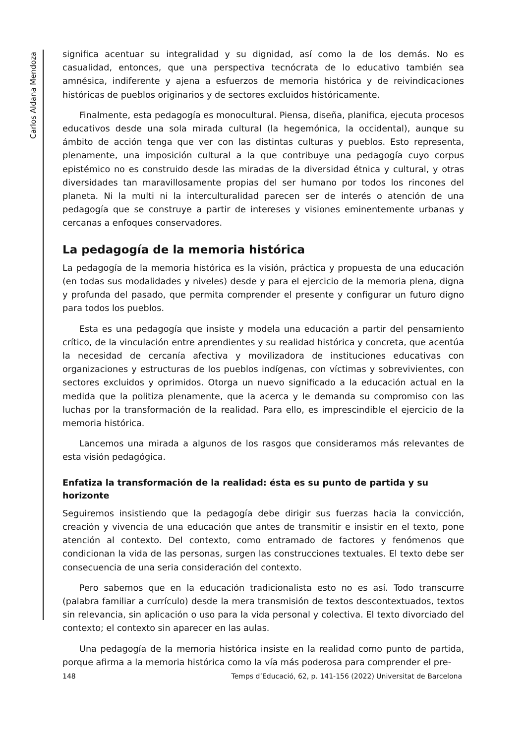Carlos Aldana Mendoza
significa acentuar su integralidad y su dignidad, así como la de los demás. No es casualidad, entonces, que una perspectiva tecnócrata de lo educativo también sea amnésica, indiferente y ajena a esfuerzos de memoria histórica y de reivindicaciones históricas de pueblos originarios y de sectores excluidos históricamente.
Finalmente, esta pedagogía es monocultural. Piensa, diseña, planifica, ejecuta procesos educativos desde una sola mirada cultural (la hegemónica, la occidental), aunque su ámbito de acción tenga que ver con las distintas culturas y pueblos. Esto representa, plenamente, una imposición cultural a la que contribuye una pedagogía cuyo corpus epistémico no es construido desde las miradas de la diversidad étnica y cultural, y otras diversidades tan maravillosamente propias del ser humano por todos los rincones del planeta. Ni la multi ni la interculturalidad parecen ser de interés o atención de una pedagogía que se construye a partir de intereses y visiones eminentemente urbanas y cercanas a enfoques conservadores.
La pedagogía de la memoria histórica
La pedagogía de la memoria histórica es la visión, práctica y propuesta de una educación (en todas sus modalidades y niveles) desde y para el ejercicio de la memoria plena, digna y profunda del pasado, que permita comprender el presente y configurar un futuro digno para todos los pueblos.
Esta es una pedagogía que insiste y modela una educación a partir del pensamiento crítico, de la vinculación entre aprendientes y su realidad histórica y concreta, que acentúa la necesidad de cercanía afectiva y movilizadora de instituciones educativas con organizaciones y estructuras de los pueblos indígenas, con víctimas y sobrevivientes, con sectores excluidos y oprimidos. Otorga un nuevo significado a la educación actual en la medida que la politiza plenamente, que la acerca y le demanda su compromiso con las luchas por la transformación de la realidad. Para ello, es imprescindible el ejercicio de la memoria histórica.
Lancemos una mirada a algunos de los rasgos que consideramos más relevantes de esta visión pedagógica.
Enfatiza la transformación de la realidad: ésta es su punto de partida y su horizonte
Seguiremos insistiendo que la pedagogía debe dirigir sus fuerzas hacia la convicción, creación y vivencia de una educación que antes de transmitir e insistir en el texto, pone atención al contexto. Del contexto, como entramado de factores y fenómenos que condicionan la vida de las personas, surgen las construcciones textuales. El texto debe ser consecuencia de una seria consideración del contexto.
Pero sabemos que en la educación tradicionalista esto no es así. Todo transcurre (palabra familiar a currículo) desde la mera transmisión de textos descontextuados, textos sin relevancia, sin aplicación o uso para la vida personal y colectiva. El texto divorciado del contexto; el contexto sin aparecer en las aulas.
Una pedagogía de la memoria histórica insiste en la realidad como punto de partida, porque afirma a la memoria histórica como la vía más poderosa para comprender el pre-
148 Temps d’Educació, 62, p. 141-156 (2022) Universitat de Barcelona